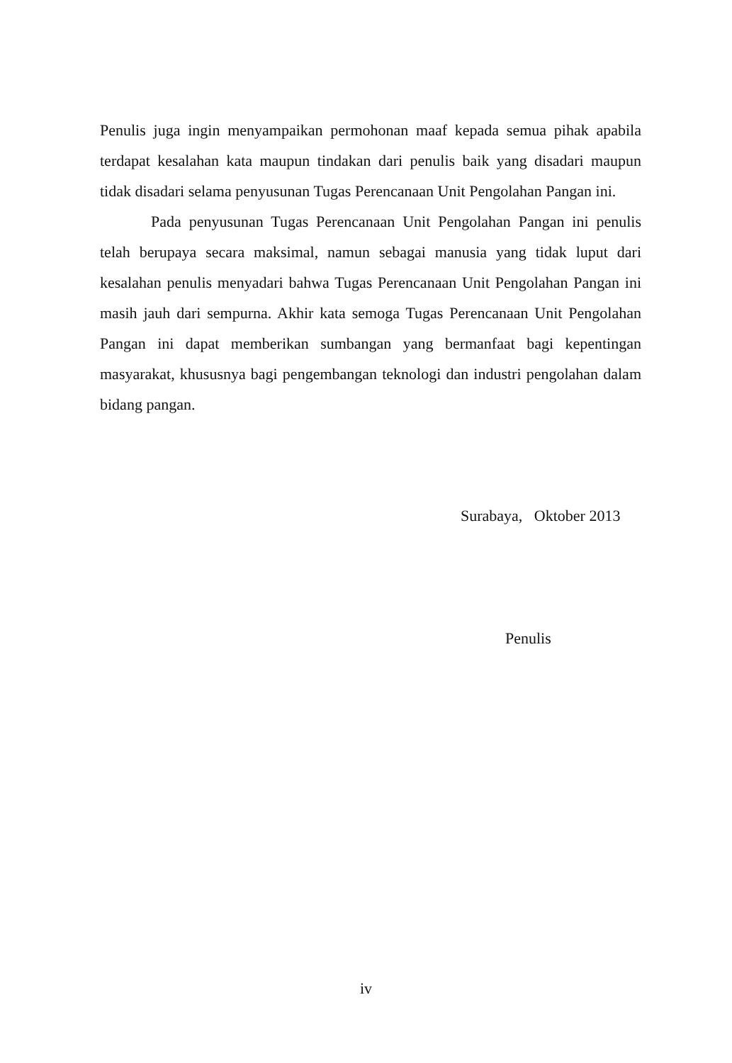Penulis juga ingin menyampaikan permohonan maaf kepada semua pihak apabila terdapat kesalahan kata maupun tindakan dari penulis baik yang disadari maupun tidak disadari selama penyusunan Tugas Perencanaan Unit Pengolahan Pangan ini.
Pada penyusunan Tugas Perencanaan Unit Pengolahan Pangan ini penulis telah berupaya secara maksimal, namun sebagai manusia yang tidak luput dari kesalahan penulis menyadari bahwa Tugas Perencanaan Unit Pengolahan Pangan ini masih jauh dari sempurna. Akhir kata semoga Tugas Perencanaan Unit Pengolahan Pangan ini dapat memberikan sumbangan yang bermanfaat bagi kepentingan masyarakat, khususnya bagi pengembangan teknologi dan industri pengolahan dalam bidang pangan.
Surabaya, Oktober 2013
Penulis
iv